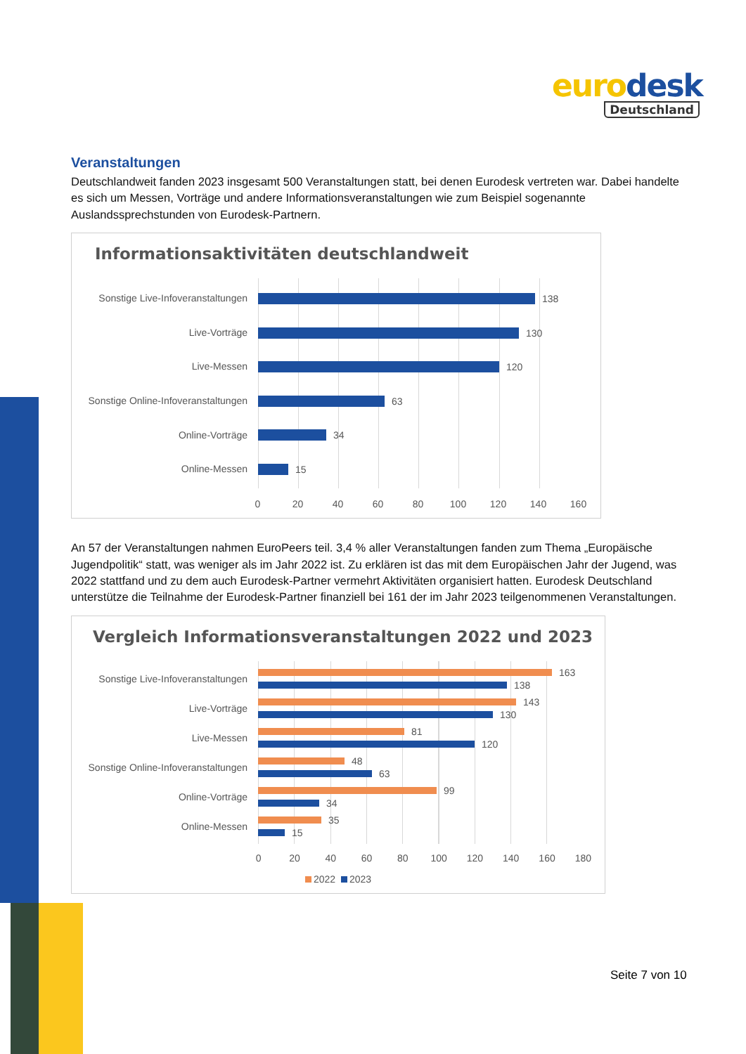eurodesk
Deutschland
Veranstaltungen
Deutschlandweit fanden 2023 insgesamt 500 Veranstaltungen statt, bei denen Eurodesk vertreten war. Dabei handelte es sich um Messen, Vorträge und andere Informationsveranstaltungen wie zum Beispiel sogenannte Auslandssprechstunden von Eurodesk-Partnern.
Informationsaktivitäten deutschlandweit
Sonstige Live-Infoveranstaltungen
138
Live-Vorträge 130
Live-Messen 120
Sonstige Online-Infoveranstaltungen
63
Online-Vorträge 34
Online-Messen 15
0 20 40 60 80 100 120 140 160
An 57 der Veranstaltungen nahmen EuroPeers teil. 3,4 % aller Veranstaltungen fanden zum Thema „Europäische Jugendpolitik“ statt, was weniger als im Jahr 2022 ist. Zu erklären ist das mit dem Europäischen Jahr der Jugend, was 2022 stattfand und zu dem auch Eurodesk-Partner vermehrt Aktivitäten organisiert hatten. Eurodesk Deutschland unterstütze die Teilnahme der Eurodesk-Partner finanziell bei 161 der im Jahr 2023 teilgenommenen Veranstaltungen.
Vergleich Informationsveranstaltungen 2022 und 2023
Sonstige Live-Infoveranstaltungen
163
138
Live-Vorträge
143
130
Live-Messen
81
120
Sonstige Online-Infoveranstaltungen
48
63
Online-Vorträge
99
34
Online-Messen
35
15
0 20 40 60 80 100 120 140 160 180
2022 2023
Seite 7 von 10